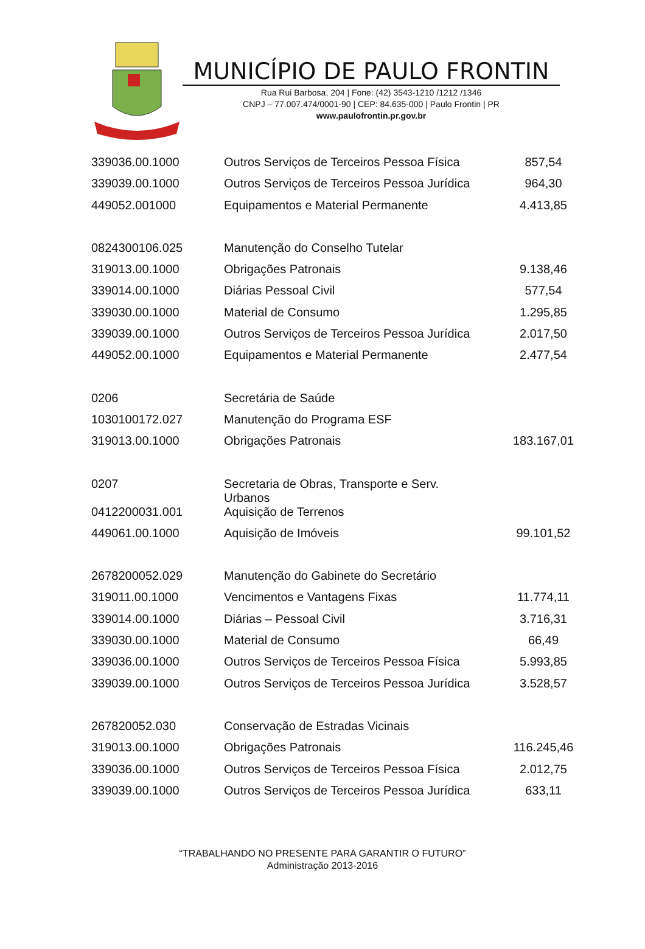MUNICÍPIO DE PAULO FRONTIN
Rua Rui Barbosa, 204 | Fone: (42) 3543-1210 /1212 /1346
CNPJ – 77.007.474/0001-90 | CEP: 84.635-000 | Paulo Frontin | PR
www.paulofrontin.pr.gov.br
| 339036.00.1000 | Outros Serviços de Terceiros Pessoa Física | 857,54 |
| 339039.00.1000 | Outros Serviços de Terceiros Pessoa Jurídica | 964,30 |
| 449052.001000 | Equipamentos e Material Permanente | 4.413,85 |
| 0824300106.025 | Manutenção do Conselho Tutelar | |
| 319013.00.1000 | Obrigações Patronais | 9.138,46 |
| 339014.00.1000 | Diárias Pessoal Civil | 577,54 |
| 339030.00.1000 | Material de Consumo | 1.295,85 |
| 339039.00.1000 | Outros Serviços de Terceiros Pessoa Jurídica | 2.017,50 |
| 449052.00.1000 | Equipamentos e Material Permanente | 2.477,54 |
| 0206 | Secretária de Saúde | |
| 1030100172.027 | Manutenção do Programa ESF | |
| 319013.00.1000 | Obrigações Patronais | 183.167,01 |
| 0207 | Secretaria de Obras, Transporte e Serv. Urbanos | |
| 0412200031.001 | Aquisição de Terrenos | |
| 449061.00.1000 | Aquisição de Imóveis | 99.101,52 |
| 2678200052.029 | Manutenção do Gabinete do Secretário | |
| 319011.00.1000 | Vencimentos e Vantagens Fixas | 11.774,11 |
| 339014.00.1000 | Diárias – Pessoal Civil | 3.716,31 |
| 339030.00.1000 | Material de Consumo | 66,49 |
| 339036.00.1000 | Outros Serviços de Terceiros Pessoa Física | 5.993,85 |
| 339039.00.1000 | Outros Serviços de Terceiros Pessoa Jurídica | 3.528,57 |
| 267820052.030 | Conservação de Estradas Vicinais | |
| 319013.00.1000 | Obrigações Patronais | 116.245,46 |
| 339036.00.1000 | Outros Serviços de Terceiros Pessoa Física | 2.012,75 |
| 339039.00.1000 | Outros Serviços de Terceiros Pessoa Jurídica | 633,11 |
“TRABALHANDO NO PRESENTE PARA GARANTIR O FUTURO”
Administração 2013-2016